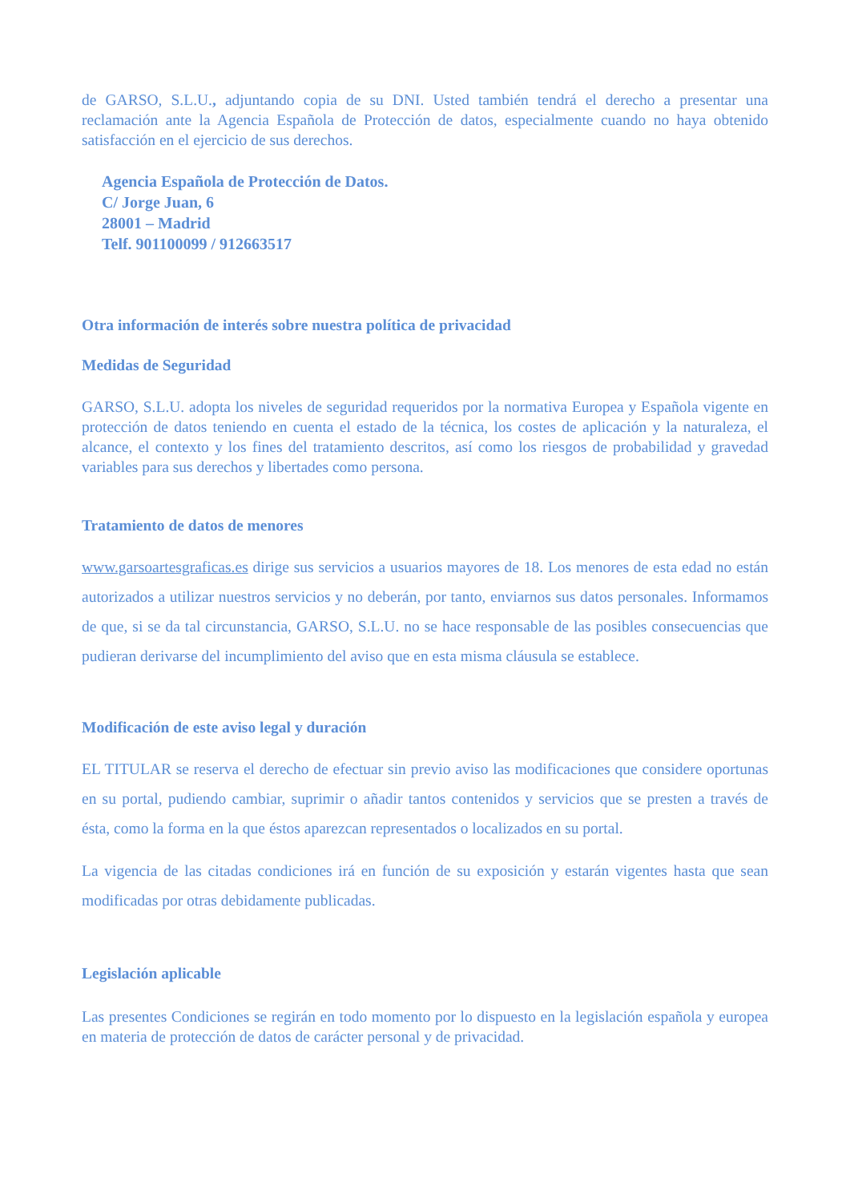de GARSO, S.L.U., adjuntando copia de su DNI. Usted también tendrá el derecho a presentar una reclamación ante la Agencia Española de Protección de datos, especialmente cuando no haya obtenido satisfacción en el ejercicio de sus derechos.
Agencia Española de Protección de Datos.
C/ Jorge Juan, 6
28001 – Madrid
Telf. 901100099 / 912663517
Otra información de interés sobre nuestra política de privacidad
Medidas de Seguridad
GARSO, S.L.U. adopta los niveles de seguridad requeridos por la normativa Europea y Española vigente en protección de datos teniendo en cuenta el estado de la técnica, los costes de aplicación y la naturaleza, el alcance, el contexto y los fines del tratamiento descritos, así como los riesgos de probabilidad y gravedad variables para sus derechos y libertades como persona.
Tratamiento de datos de menores
www.garsoartesgraficas.es dirige sus servicios a usuarios mayores de 18. Los menores de esta edad no están autorizados a utilizar nuestros servicios y no deberán, por tanto, enviarnos sus datos personales. Informamos de que, si se da tal circunstancia, GARSO, S.L.U. no se hace responsable de las posibles consecuencias que pudieran derivarse del incumplimiento del aviso que en esta misma cláusula se establece.
Modificación de este aviso legal y duración
EL TITULAR se reserva el derecho de efectuar sin previo aviso las modificaciones que considere oportunas en su portal, pudiendo cambiar, suprimir o añadir tantos contenidos y servicios que se presten a través de ésta, como la forma en la que éstos aparezcan representados o localizados en su portal.
La vigencia de las citadas condiciones irá en función de su exposición y estarán vigentes hasta que sean modificadas por otras debidamente publicadas.
Legislación aplicable
Las presentes Condiciones se regirán en todo momento por lo dispuesto en la legislación española y europea en materia de protección de datos de carácter personal y de privacidad.